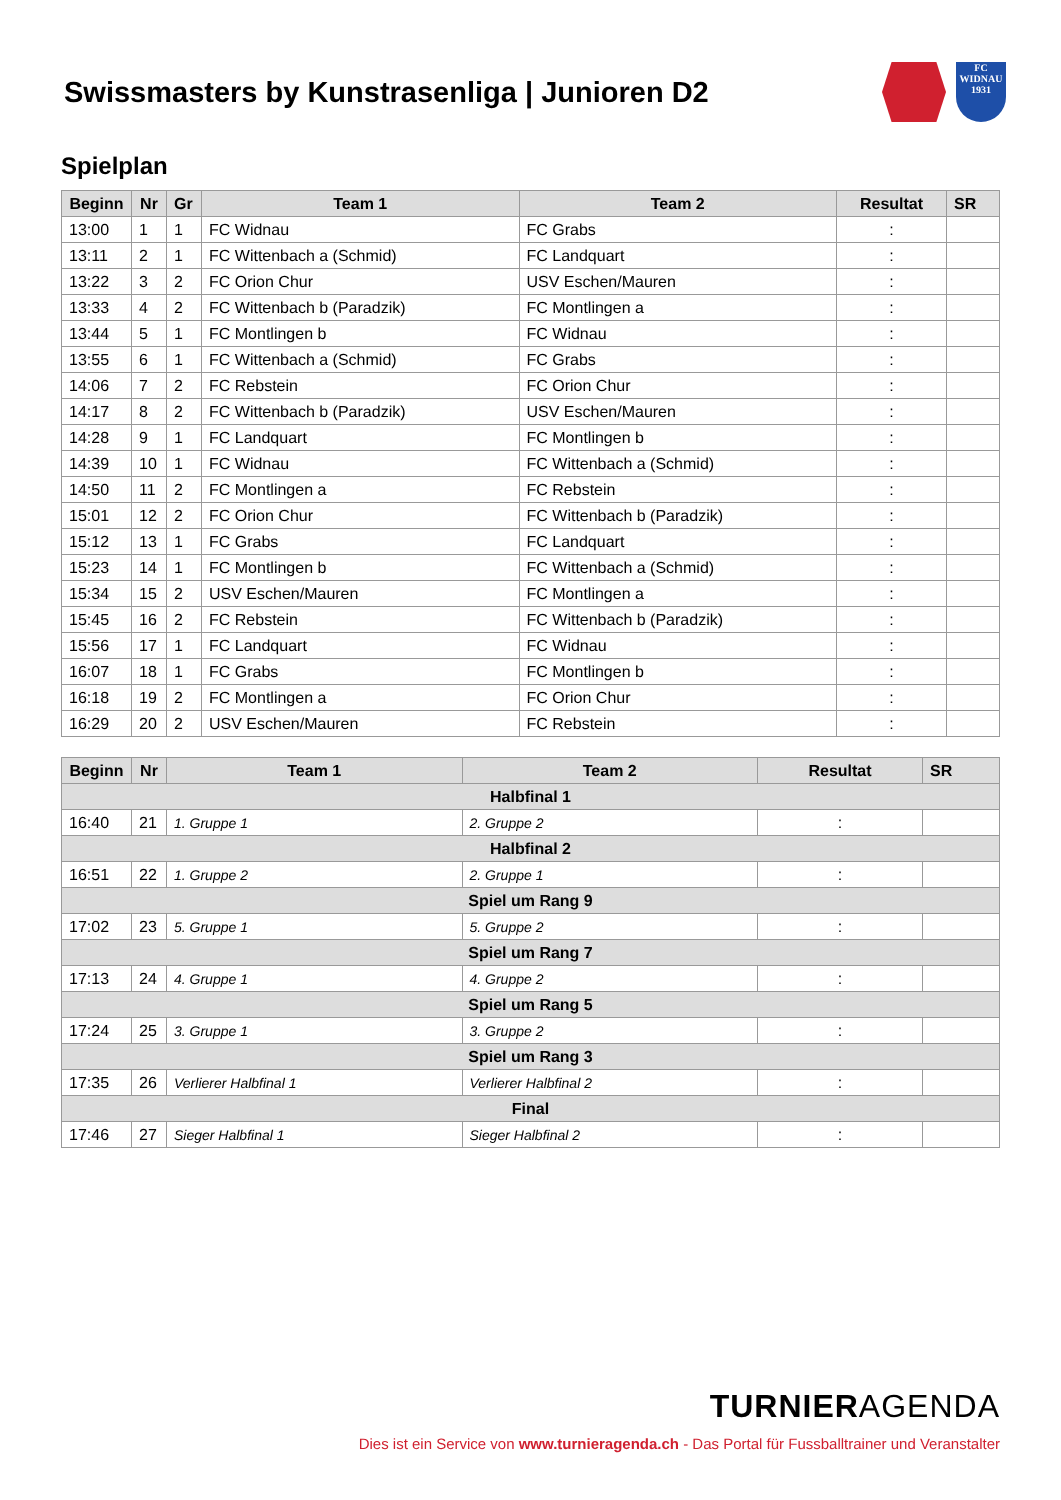Swissmasters by Kunstrasenliga | Junioren D2 FC WIDNAU 1931
Spielplan
| Beginn | Nr | Gr | Team 1 | Team 2 | Resultat | SR |
| --- | --- | --- | --- | --- | --- | --- |
| 13:00 | 1 | 1 | FC Widnau | FC Grabs | : | |
| 13:11 | 2 | 1 | FC Wittenbach a (Schmid) | FC Landquart | : | |
| 13:22 | 3 | 2 | FC Orion Chur | USV Eschen/Mauren | : | |
| 13:33 | 4 | 2 | FC Wittenbach b (Paradzik) | FC Montlingen a | : | |
| 13:44 | 5 | 1 | FC Montlingen b | FC Widnau | : | |
| 13:55 | 6 | 1 | FC Wittenbach a (Schmid) | FC Grabs | : | |
| 14:06 | 7 | 2 | FC Rebstein | FC Orion Chur | : | |
| 14:17 | 8 | 2 | FC Wittenbach b (Paradzik) | USV Eschen/Mauren | : | |
| 14:28 | 9 | 1 | FC Landquart | FC Montlingen b | : | |
| 14:39 | 10 | 1 | FC Widnau | FC Wittenbach a (Schmid) | : | |
| 14:50 | 11 | 2 | FC Montlingen a | FC Rebstein | : | |
| 15:01 | 12 | 2 | FC Orion Chur | FC Wittenbach b (Paradzik) | : | |
| 15:12 | 13 | 1 | FC Grabs | FC Landquart | : | |
| 15:23 | 14 | 1 | FC Montlingen b | FC Wittenbach a (Schmid) | : | |
| 15:34 | 15 | 2 | USV Eschen/Mauren | FC Montlingen a | : | |
| 15:45 | 16 | 2 | FC Rebstein | FC Wittenbach b (Paradzik) | : | |
| 15:56 | 17 | 1 | FC Landquart | FC Widnau | : | |
| 16:07 | 18 | 1 | FC Grabs | FC Montlingen b | : | |
| 16:18 | 19 | 2 | FC Montlingen a | FC Orion Chur | : | |
| 16:29 | 20 | 2 | USV Eschen/Mauren | FC Rebstein | : | |
| Beginn | Nr | Team 1 | Team 2 | Resultat | SR |
| --- | --- | --- | --- | --- | --- |
| Halbfinal 1 | | | | | |
| 16:40 | 21 | 1. Gruppe 1 | 2. Gruppe 2 | : | |
| Halbfinal 2 | | | | | |
| 16:51 | 22 | 1. Gruppe 2 | 2. Gruppe 1 | : | |
| Spiel um Rang 9 | | | | | |
| 17:02 | 23 | 5. Gruppe 1 | 5. Gruppe 2 | : | |
| Spiel um Rang 7 | | | | | |
| 17:13 | 24 | 4. Gruppe 1 | 4. Gruppe 2 | : | |
| Spiel um Rang 5 | | | | | |
| 17:24 | 25 | 3. Gruppe 1 | 3. Gruppe 2 | : | |
| Spiel um Rang 3 | | | | | |
| 17:35 | 26 | Verlierer Halbfinal 1 | Verlierer Halbfinal 2 | : | |
| Final | | | | | |
| 17:46 | 27 | Sieger Halbfinal 1 | Sieger Halbfinal 2 | : | |
TURNIERAGENDA
Dies ist ein Service von www.turnieragenda.ch - Das Portal für Fussballtrainer und Veranstalter